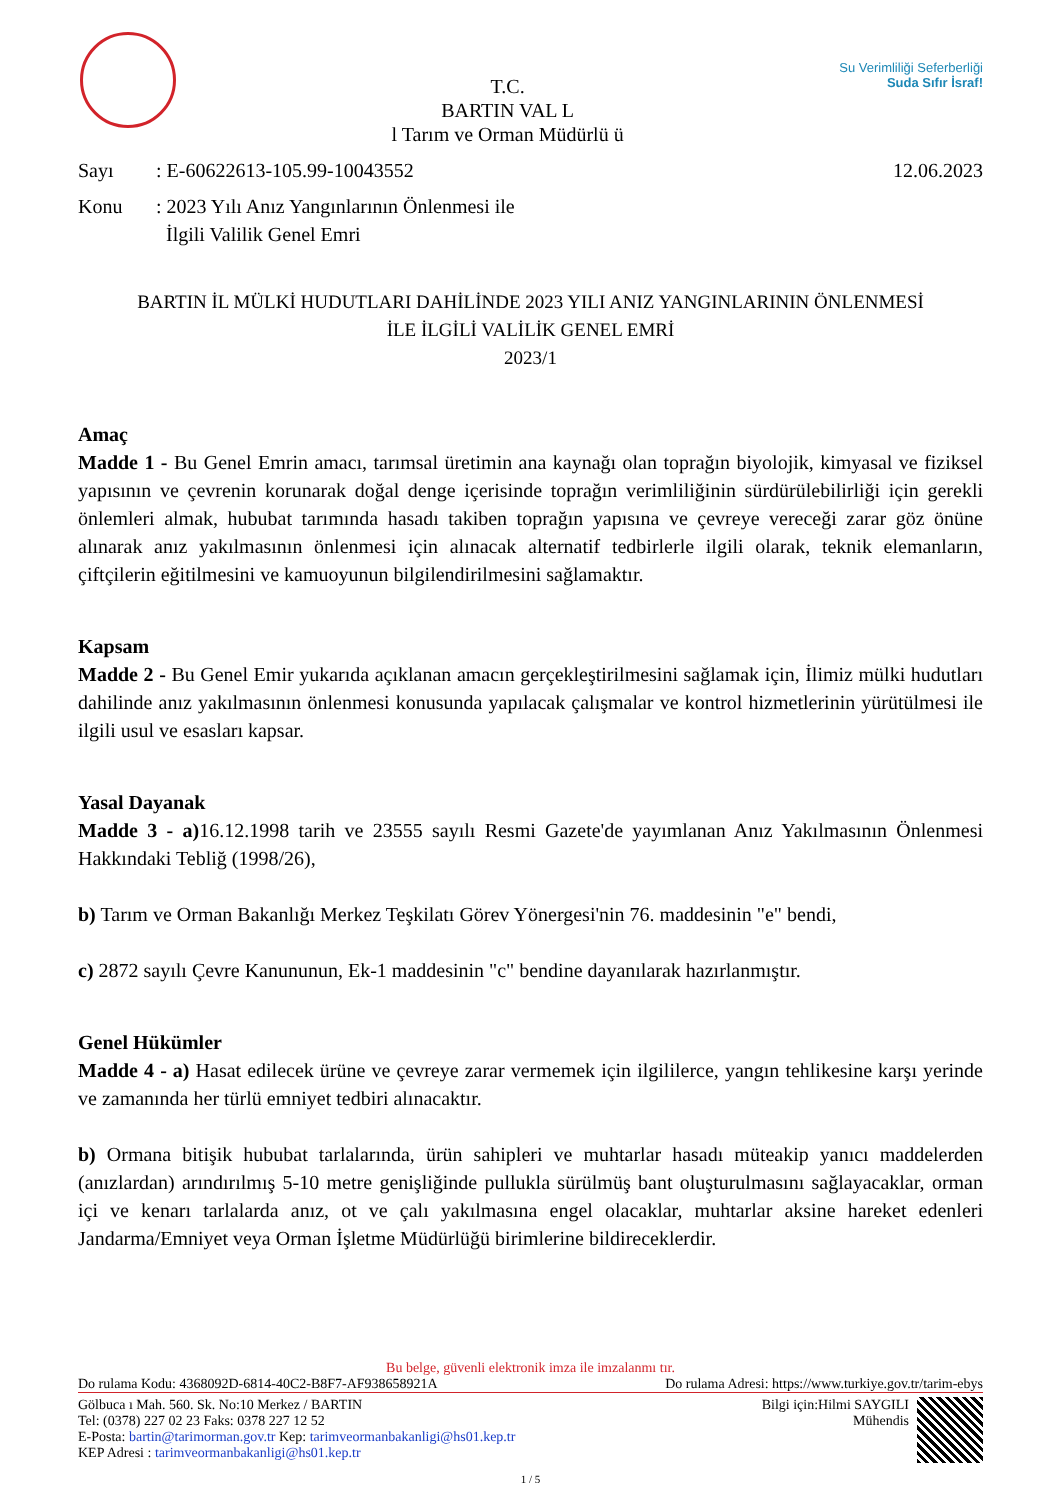T.C.
BARTIN VAL L
l Tarım ve Orman Müdürlü ü
Su Verimliliği Seferberliği
Suda Sıfır İsraf!
Sayı: E-60622613-105.99-10043552 12.06.2023
Konu: 2023 Yılı Anız Yangınlarının Önlenmesi ile
İlgili Valilik Genel Emri
BARTIN İL MÜLKİ HUDUTLARI DAHİLİNDE 2023 YILI ANIZ YANGINLARININ ÖNLENMESİ
İLE İLGİLİ VALİLİK GENEL EMRİ
2023/1
Amaç
Madde 1 - Bu Genel Emrin amacı, tarımsal üretimin ana kaynağı olan toprağın biyolojik, kimyasal ve fiziksel yapısının ve çevrenin korunarak doğal denge içerisinde toprağın verimliliğinin sürdürülebilirliği için gerekli önlemleri almak, hububat tarımında hasadı takiben toprağın yapısına ve çevreye vereceği zarar göz önüne alınarak anız yakılmasının önlenmesi için alınacak alternatif tedbirlerle ilgili olarak, teknik elemanların, çiftçilerin eğitilmesini ve kamuoyunun bilgilendirilmesini sağlamaktır.
Kapsam
Madde 2 - Bu Genel Emir yukarıda açıklanan amacın gerçekleştirilmesini sağlamak için, İlimiz mülki hudutları dahilinde anız yakılmasının önlenmesi konusunda yapılacak çalışmalar ve kontrol hizmetlerinin yürütülmesi ile ilgili usul ve esasları kapsar.
Yasal Dayanak
Madde 3 - a) 16.12.1998 tarih ve 23555 sayılı Resmi Gazete'de yayımlanan Anız Yakılmasının Önlenmesi Hakkındaki Tebliğ (1998/26),
b) Tarım ve Orman Bakanlığı Merkez Teşkilatı Görev Yönergesi'nin 76. maddesinin "e" bendi,
c) 2872 sayılı Çevre Kanununun, Ek-1 maddesinin "c" bendine dayanılarak hazırlanmıştır.
Genel Hükümler
Madde 4 - a) Hasat edilecek ürüne ve çevreye zarar vermemek için ilgililerce, yangın tehlikesine karşı yerinde ve zamanında her türlü emniyet tedbiri alınacaktır.
b) Ormana bitişik hububat tarlalarında, ürün sahipleri ve muhtarlar hasadı müteakip yanıcı maddelerden (anızlardan) arındırılmış 5-10 metre genişliğinde pullukla sürülmüş bant oluşturulmasını sağlayacaklar, orman içi ve kenarı tarlalarda anız, ot ve çalı yakılmasına engel olacaklar, muhtarlar aksine hareket edenleri Jandarma/Emniyet veya Orman İşletme Müdürlüğü birimlerine bildireceklerdir.
Bu belge, güvenli elektronik imza ile imzalanmı tır.
Do rulama Kodu: 4368092D-6814-40C2-B8F7-AF938658921A Do rulama Adresi: https://www.turkiye.gov.tr/tarim-ebys
Gölbuca ı Mah. 560. Sk. No:10 Merkez / BARTIN
Tel: (0378) 227 02 23 Faks: 0378 227 12 52
E-Posta: bartin@tarimorman.gov.tr Kep: tarimveormanbakanligi@hs01.kep.tr
KEP Adresi : tarimveormanbakanligi@hs01.kep.tr
Bilgi için:Hilmi SAYGILI
Mühendis
1 / 5